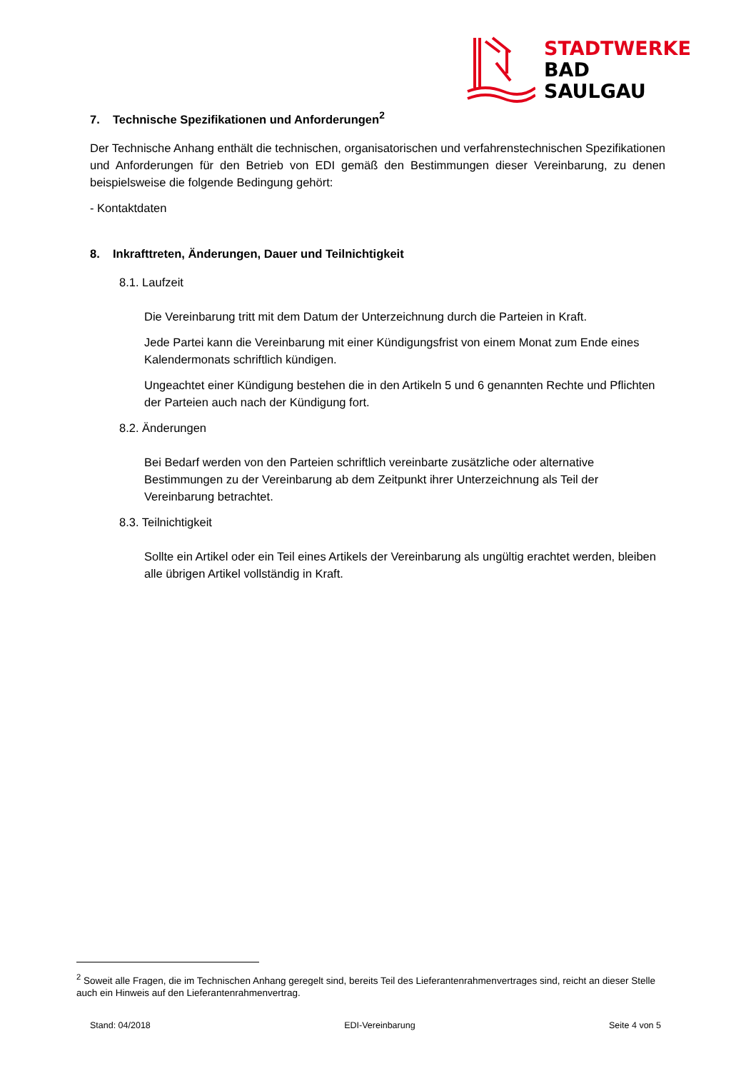STADTWERKE
BAD
SAULGAU
7. Technische Spezifikationen und Anforderungen<sup>2</sup>
Der Technische Anhang enthält die technischen, organisatorischen und verfahrenstechnischen Spezifikationen und Anforderungen für den Betrieb von EDI gemäß den Bestimmungen dieser Vereinbarung, zu denen beispielsweise die folgende Bedingung gehört:
- Kontaktdaten
8. Inkrafttreten, Änderungen, Dauer und Teilnichtigkeit
8.1. Laufzeit
Die Vereinbarung tritt mit dem Datum der Unterzeichnung durch die Parteien in Kraft.
Jede Partei kann die Vereinbarung mit einer Kündigungsfrist von einem Monat zum Ende eines Kalendermonats schriftlich kündigen.
Ungeachtet einer Kündigung bestehen die in den Artikeln 5 und 6 genannten Rechte und Pflichten der Parteien auch nach der Kündigung fort.
8.2. Änderungen
Bei Bedarf werden von den Parteien schriftlich vereinbarte zusätzliche oder alternative Bestimmungen zu der Vereinbarung ab dem Zeitpunkt ihrer Unterzeichnung als Teil der Vereinbarung betrachtet.
8.3. Teilnichtigkeit
Sollte ein Artikel oder ein Teil eines Artikels der Vereinbarung als ungültig erachtet werden, bleiben alle übrigen Artikel vollständig in Kraft.
<sup>2</sup> Soweit alle Fragen, die im Technischen Anhang geregelt sind, bereits Teil des Lieferantenrahmenvertrages sind, reicht an dieser Stelle auch ein Hinweis auf den Lieferantenrahmenvertrag.
Stand: 04/2018 EDI-Vereinbarung Seite 4 von 5